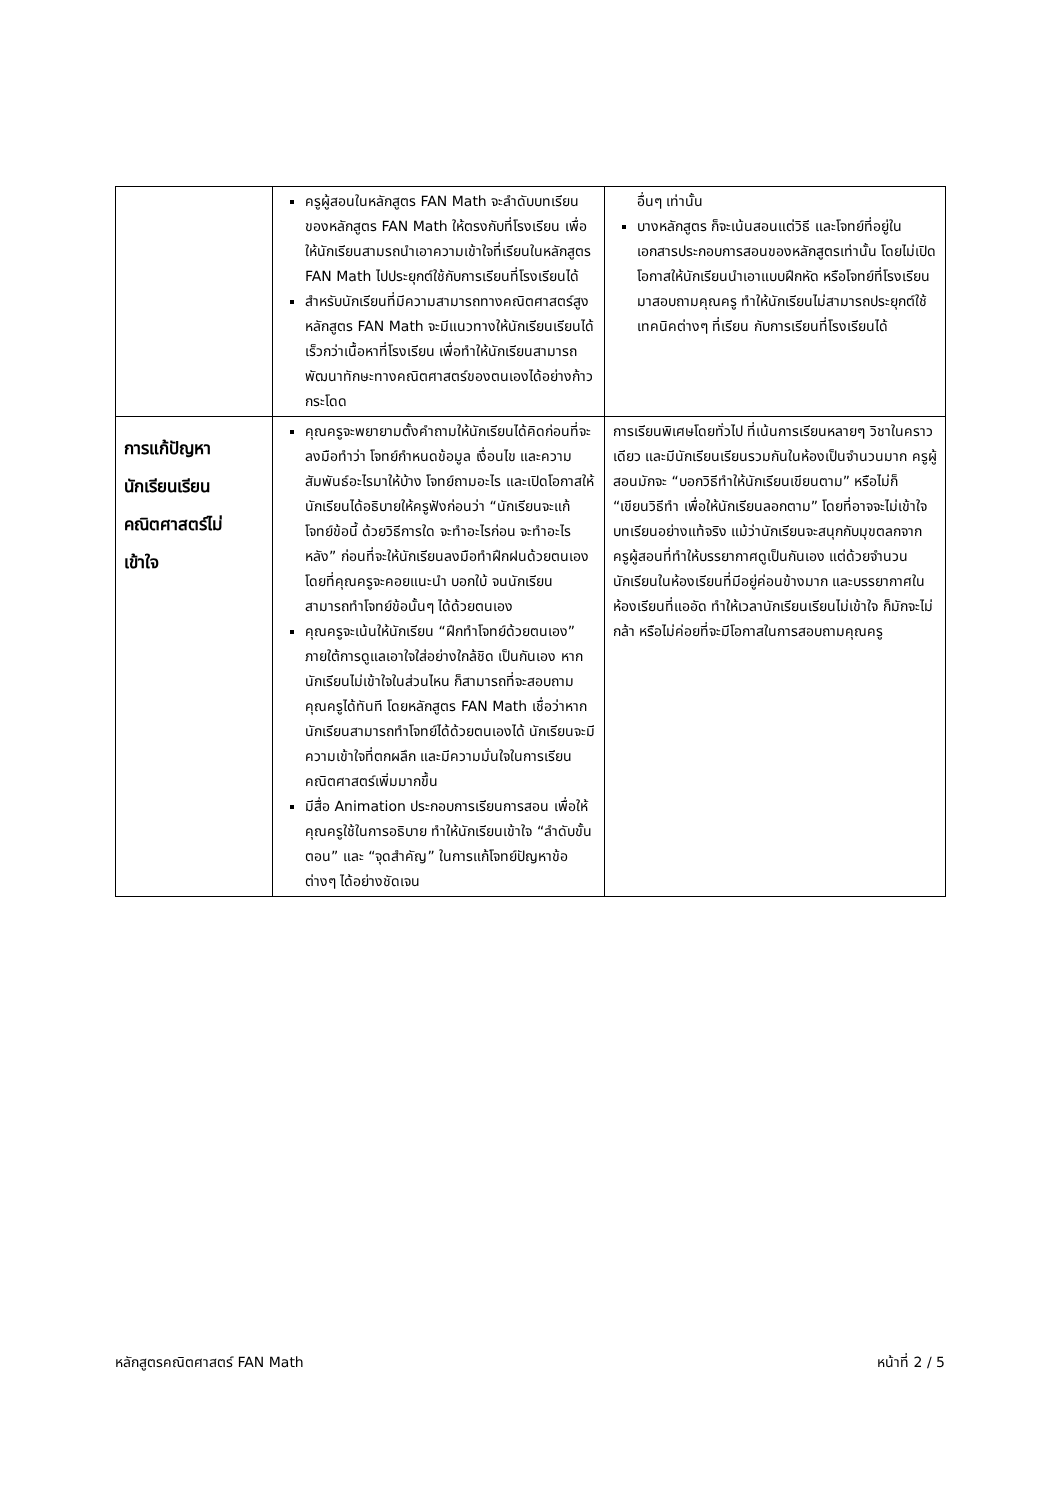| | ครูผู้สอนในหลักสูตร FAN Math จะลำดับบทเรียนของหลักสูตร FAN Math ให้ตรงกับที่โรงเรียน เพื่อให้นักเรียนสามรถนำเอาความเข้าใจที่เรียนในหลักสูตร FAN Math ไปประยุกต์ใช้กับการเรียนที่โรงเรียนได้ สำหรับนักเรียนที่มีความสามารถทางคณิตศาสตร์สูง หลักสูตร FAN Math จะมีแนวทางให้นักเรียนเรียนได้เร็วกว่าเนื้อหาที่โรงเรียน เพื่อทำให้นักเรียนสามารถพัฒนาทักษะทางคณิตศาสตร์ของตนเองได้อย่างก้าวกระโดด | อื่นๆ เท่านั้น บางหลักสูตร ก็จะเน้นสอนแต่วิธี และโจทย์ที่อยู่ในเอกสารประกอบการสอนของหลักสูตรเท่านั้น โดยไม่เปิดโอกาสให้นักเรียนนำเอาแบบฝึกหัด หรือโจทย์ที่โรงเรียนมาสอบถามคุณครู ทำให้นักเรียนไม่สามารถประยุกต์ใช้เทคนิคต่างๆ ที่เรียน กับการเรียนที่โรงเรียนได้ |
| การแก้ปัญหา นักเรียนเรียน คณิตศาสตร์ไม่ เข้าใจ | คุณครูจะพยายามตั้งคำถามให้นักเรียนได้คิดก่อนที่จะลงมือทำว่า โจทย์กำหนดข้อมูล เงื่อนไข และความสัมพันธ์อะไรมาให้บ้าง โจทย์ถามอะไร และเปิดโอกาสให้นักเรียนได้อธิบายให้ครูฟังก่อนว่า “นักเรียนจะแก้โจทย์ข้อนี้ ด้วยวิธีการใด จะทำอะไรก่อน จะทำอะไรหลัง” ก่อนที่จะให้นักเรียนลงมือทำฝึกฝนด้วยตนเอง โดยที่คุณครูจะคอยแนะนำ บอกใบ้ จนนักเรียนสามารถทำโจทย์ข้อนั้นๆ ได้ด้วยตนเอง คุณครูจะเน้นให้นักเรียน “ฝึกทำโจทย์ด้วยตนเอง” ภายใต้การดูแลเอาใจใส่อย่างใกล้ชิด เป็นกันเอง หากนักเรียนไม่เข้าใจในส่วนไหน ก็สามารถที่จะสอบถามคุณครูได้ทันที โดยหลักสูตร FAN Math เชื่อว่าหากนักเรียนสามารถทำโจทย์ได้ด้วยตนเองได้ นักเรียนจะมีความเข้าใจที่ตกผลึก และมีความมั่นใจในการเรียนคณิตศาสตร์เพิ่มมากขึ้น มีสื่อ Animation ประกอบการเรียนการสอน เพื่อให้คุณครูใช้ในการอธิบาย ทำให้นักเรียนเข้าใจ “ลำดับขั้นตอน” และ “จุดสำคัญ” ในการแก้โจทย์ปัญหาข้อต่างๆ ได้อย่างชัดเจน | การเรียนพิเศษโดยทั่วไป ที่เน้นการเรียนหลายๆ วิชาในคราวเดียว และมีนักเรียนเรียนรวมกันในห้องเป็นจำนวนมาก ครูผู้สอนมักจะ “บอกวิธีทำให้นักเรียนเขียนตาม” หรือไม่ก็ “เขียนวิธีทำ เพื่อให้นักเรียนลอกตาม” โดยที่อาจจะไม่เข้าใจบทเรียนอย่างแท้จริง แม้ว่านักเรียนจะสนุกกับมุขตลกจากครูผู้สอนที่ทำให้บรรยากาศดูเป็นกันเอง แต่ด้วยจำนวนนักเรียนในห้องเรียนที่มีอยู่ค่อนข้างมาก และบรรยากาศในห้องเรียนที่แออัด ทำให้เวลานักเรียนเรียนไม่เข้าใจ ก็มักจะไม่กล้า หรือไม่ค่อยที่จะมีโอกาสในการสอบถามคุณครู |
หลักสูตรคณิตศาสตร์ FAN Math หน้าที่ 2 / 5